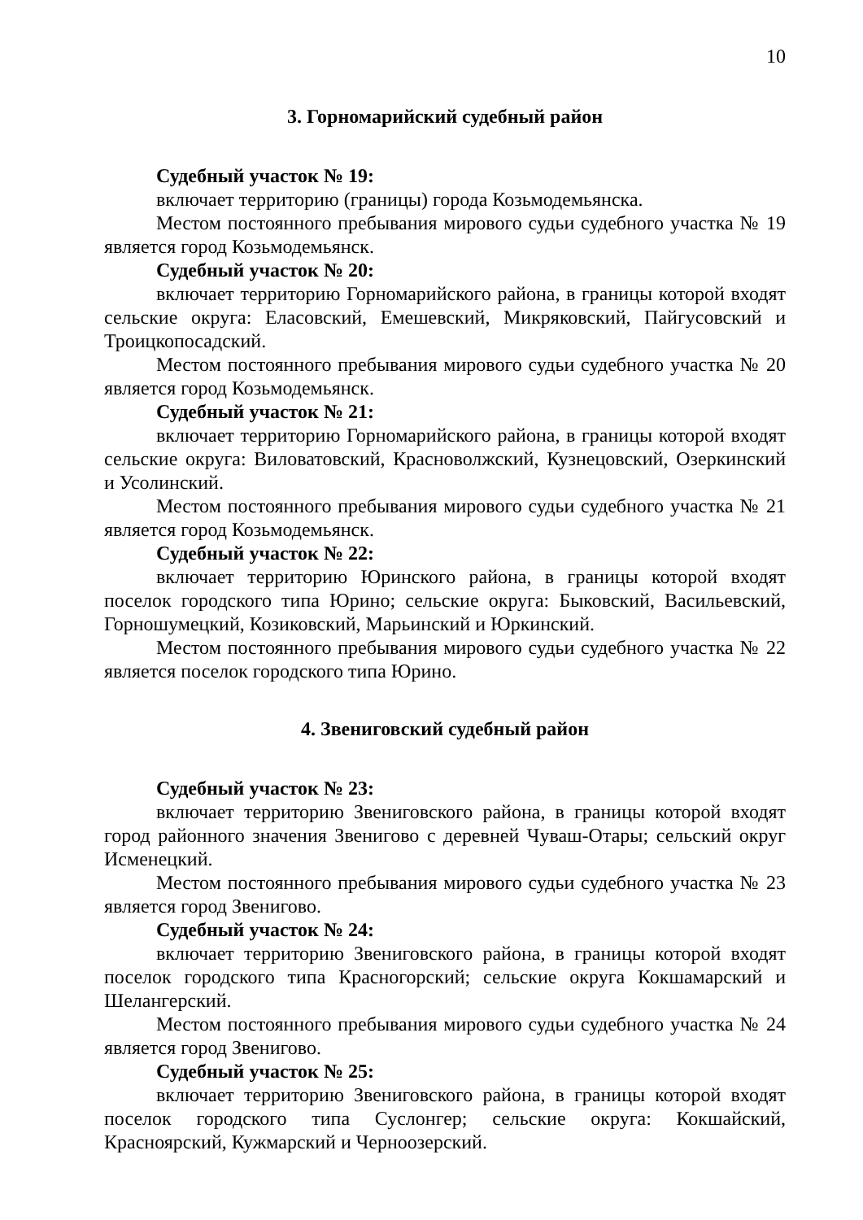10
3. Горномарийский судебный район
Судебный участок № 19:
включает территорию (границы) города Козьмодемьянска.
Местом постоянного пребывания мирового судьи судебного участка № 19 является город Козьмодемьянск.
Судебный участок № 20:
включает территорию Горномарийского района, в границы которой входят сельские округа: Еласовский, Емешевский, Микряковский, Пайгусовский и Троицкопосадский.
Местом постоянного пребывания мирового судьи судебного участка № 20 является город Козьмодемьянск.
Судебный участок № 21:
включает территорию Горномарийского района, в границы которой входят сельские округа: Виловатовский, Красноволжский, Кузнецовский, Озеркинский и Усолинский.
Местом постоянного пребывания мирового судьи судебного участка № 21 является город Козьмодемьянск.
Судебный участок № 22:
включает территорию Юринского района, в границы которой входят поселок городского типа Юрино; сельские округа: Быковский, Васильевский, Горношумецкий, Козиковский, Марьинский и Юркинский.
Местом постоянного пребывания мирового судьи судебного участка № 22 является поселок городского типа Юрино.
4. Звениговский судебный район
Судебный участок № 23:
включает территорию Звениговского района, в границы которой входят город районного значения Звенигово с деревней Чуваш-Отары; сельский округ Исменецкий.
Местом постоянного пребывания мирового судьи судебного участка № 23 является город Звенигово.
Судебный участок № 24:
включает территорию Звениговского района, в границы которой входят поселок городского типа Красногорский; сельские округа Кокшамарский и Шелангерский.
Местом постоянного пребывания мирового судьи судебного участка № 24 является город Звенигово.
Судебный участок № 25:
включает территорию Звениговского района, в границы которой входят поселок городского типа Суслонгер; сельские округа: Кокшайский, Красноярский, Кужмарский и Черноозерский.